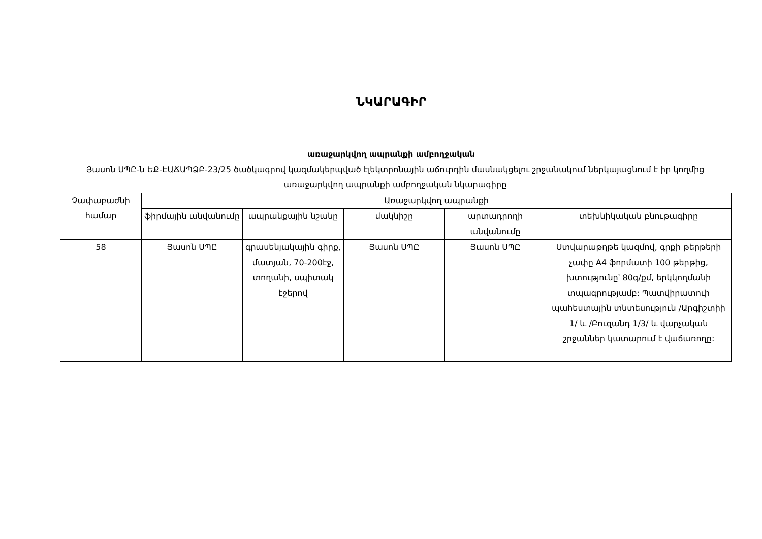ՆԿԱՐԱԳԻՐ
առաջարկվող ապրանքի ամբողջական
Յասոն ՍՊԸ-ն ԵՔ-ԷԱՃԱՊՁԲ-23/25 ծածկագրով կազմակերպված էլեկտրոնային աճուրդին մասնակցելու շրջանակում ներկայացնում է իր կողմից առաջարկվող ապրանքի ամբողջական նկարագիրը
| Չափաբաժնի համար | Առաջարկվող ապրանքի | | | | |
| --- | --- | --- | --- | --- | --- |
| | ֆիրմային անվանումը | ապրանքային նշանը | մակնիշը | արտադրողի անվանումը | տեխնիկական բնութագիրը |
| 58 | Յասոն ՍՊԸ | գրասենյակային գիրք, մատյան, 70-200էջ, տողանի, սպիտակ էջերով | Յասոն ՍՊԸ | Յասոն ՍՊԸ | Ստվարաթղթե կազմով, գրքի թերթերի չափը A4 ֆորմատի 100 թերթից, խտությունը՝ 80գ/քմ, երկկողմանի տպագրությամբ: Պատվիրատուի պահեստային տնտեսություն /Արգիշտիի 1/ և /Բուզանդ 1/3/ և վարչական շրջաններ կատարում է վաճառողը: |